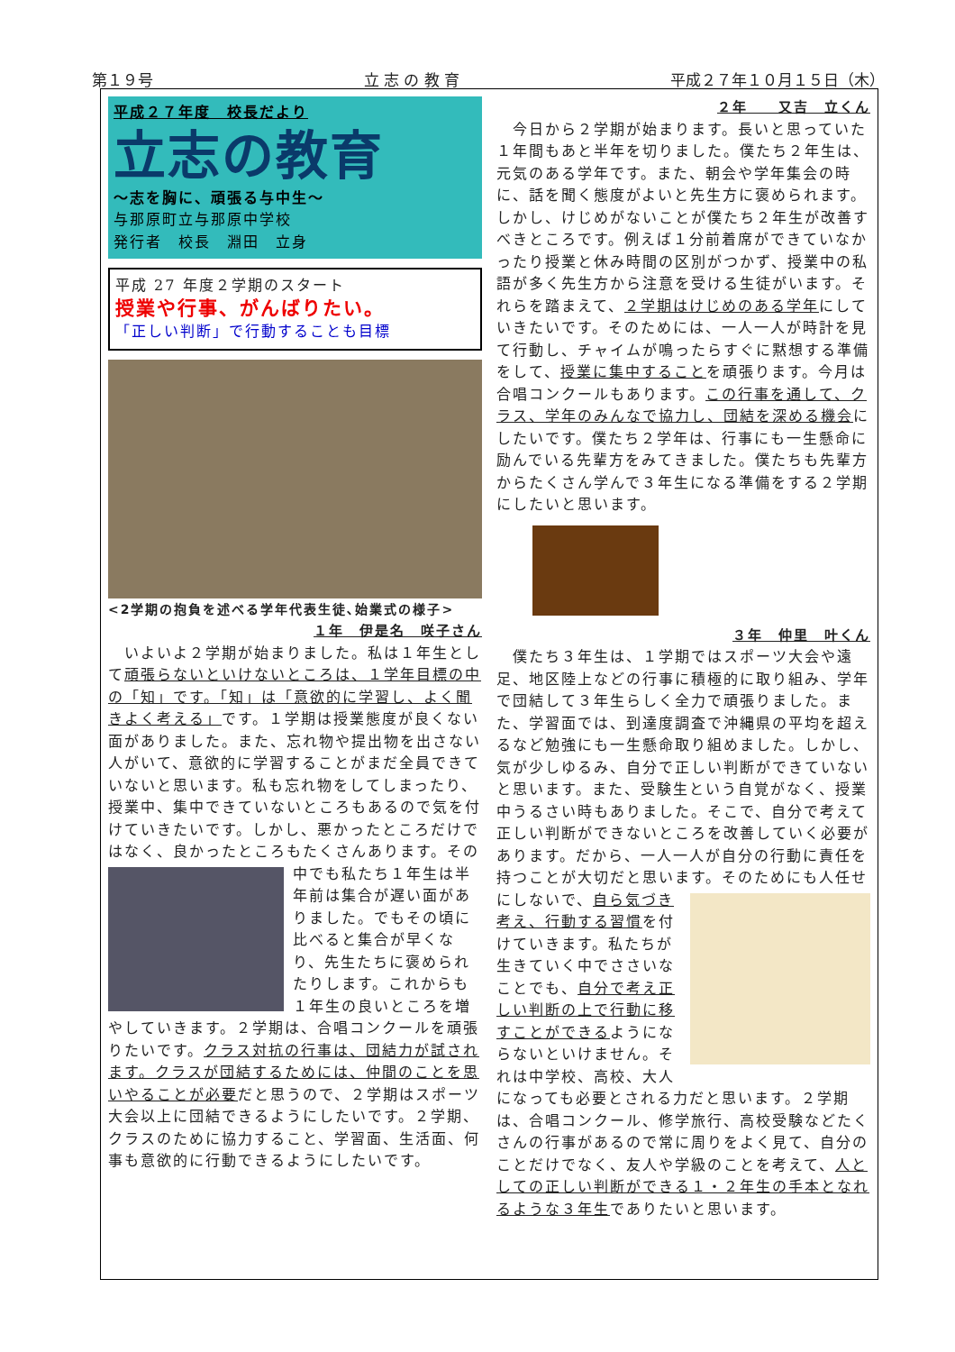第１９号 立 志 の 教 育 平成２７年１０月１５日（木）
平成２７年度　校長だより
立志の教育
～志を胸に、頑張る与中生～
与那原町立与那原中学校
発行者　校長　淵田　立身
平成 27 年度２学期のスタート
授業や行事、がんばりたい。
「正しい判断」で行動することも目標
<2学期の抱負を述べる学年代表生徒､始業式の様子>
１年　伊是名　咲子さん
　いよいよ２学期が始まりました。私は１年生として頑張らないといけないところは、１学年目標の中の「知」です。「知」は「意欲的に学習し、よく聞きよく考える」です。１学期は授業態度が良くない面がありました。また、忘れ物や提出物を出さない人がいて、意欲的に学習することがまだ全員できていないと思います。私も忘れ物をしてしまったり、授業中、集中できていないところもあるので気を付けていきたいです。しかし、悪かったところだけではなく、良かったところもたくさんあります。その中で
も私たち１年生は半年前は集合が遅い面がありました。でもその頃に比べると集合が早くなり、先生たちに褒められたりします。これからも１年生の良いところを増やしていきます。２学期は、合唱コンクールを頑張りたいです。クラス対抗の行事は、団結力が試されます。クラスが団結するためには、仲間のことを思いやることが必要だと思うので、２学期はスポーツ大会以上に団結できるようにしたいです。２学期、クラスのために協力すること、学習面、生活面、何事も意欲的に行動できるようにしたいです。
２年　　又吉　立くん
　今日から２学期が始まります。長いと思っていた１年間もあと半年を切りました。僕たち２年生は、元気のある学年です。また、朝会や学年集会の時に、話を聞く態度がよいと先生方に褒められます。しかし、けじめがないことが僕たち２年生が改善すべきところです。例えば１分前着席ができていなかったり授業と休み時間の区別がつかず、授業中の私語が多く先生方から注意を受ける生徒がいます。それらを踏まえて、２学期はけじめのある学年にしていきたいです。そのためには、一人一人が時計を見て行動し、チャイムが鳴ったらすぐに黙想する準備をして、授業に集中することを頑張ります。今月は合唱コンクールもあります。この行事を通して、クラス、学年のみんなで協力し、団結を深める機会にしたいです。僕たち２学年は、行事にも一生懸命に励んでいる先輩方をみてきました。僕たちも先輩方からたくさん学んで３年生になる準備をする２学期にしたいと思います。
３年　仲里　叶くん
　僕たち３年生は、１学期ではスポーツ大会や遠足、地区陸上などの行事に積極的に取り組み、学年で団結して３年生らしく全力で頑張りました。また、学習面では、到達度調査で沖縄県の平均を超えるなど勉強にも一生懸命取り組めました。しかし、気が少しゆるみ、自分で正しい判断ができていないと思います。また、受験生という自覚がなく、授業中うるさい時もありました。そこで、自分で考えて正しい判断ができないところを改善していく必要があります。だから、一人一人が自分の行動に責任を持つことが大切だと思います。そのためにも人任せにしないで、
自ら気づき考え、行動する習慣を付けていきます。私たちが生きていく中でささいなことでも、自分で考え正しい判断の上で行動に移すことができるようにならないといけません。それは中学校、高校、大人になっても必要とされる力だと思います。２学期は、合唱コンクール、修学旅行、高校受験などたくさんの行事があるので常に周りをよく見て、自分のことだけでなく、友人や学級のことを考えて、人としての正しい判断ができる１・２年生の手本となれるような３年生でありたいと思います。